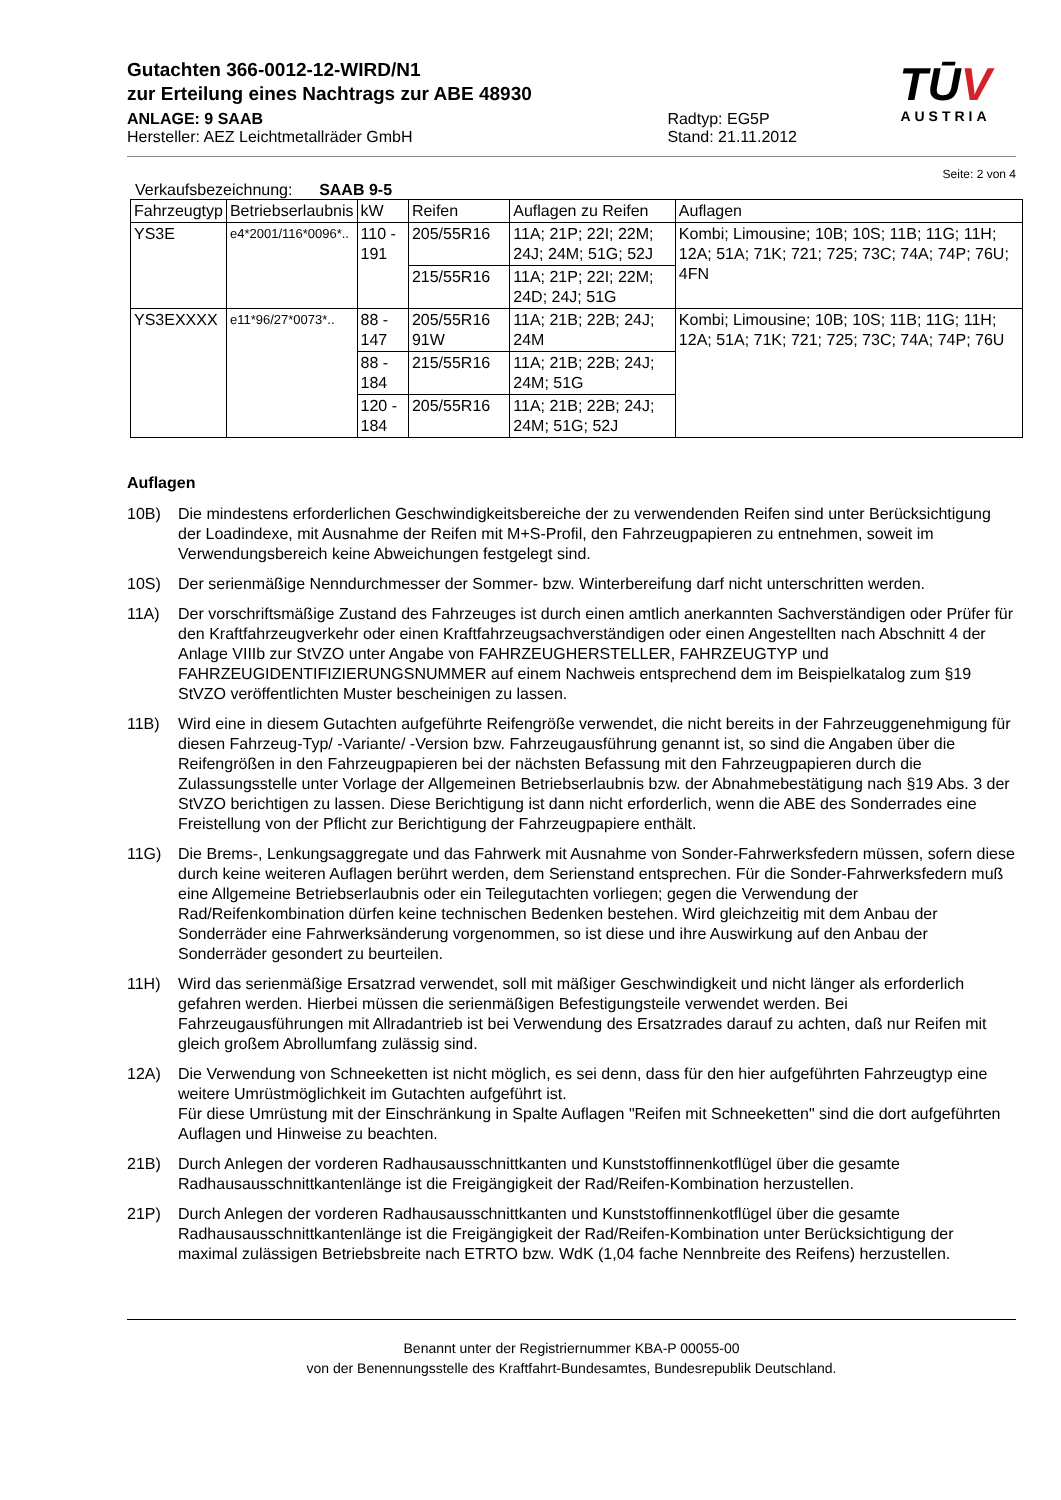TŪV
AUSTRIA
Gutachten 366-0012-12-WIRD/N1
zur Erteilung eines Nachtrags zur ABE 48930
ANLAGE: 9 SAAB
Hersteller: AEZ Leichtmetallräder GmbH
Radtyp: EG5P
Stand: 21.11.2012
Seite: 2 von 4
Verkaufsbezeichnung: SAAB 9-5
| Fahrzeugtyp | Betriebserlaubnis | kW | Reifen | Auflagen zu Reifen | Auflagen |
| --- | --- | --- | --- | --- | --- |
| YS3E | e4*2001/116*0096*.. | 110 - 191 | 205/55R16 | 11A; 21P; 22I; 22M; 24J; 24M; 51G; 52J | Kombi; Limousine; 10B; 10S; 11B; 11G; 11H; 12A; 51A; 71K; 721; 725; 73C; 74A; 74P; 76U; 4FN |
| | | | 215/55R16 | 11A; 21P; 22I; 22M; 24D; 24J; 51G | |
| YS3EXXXX | e11*96/27*0073*.. | 88 - 147 | 205/55R16 91W | 11A; 21B; 22B; 24J; 24M | Kombi; Limousine; 10B; 10S; 11B; 11G; 11H; 12A; 51A; 71K; 721; 725; 73C; 74A; 74P; 76U |
| | | 88 - 184 | 215/55R16 | 11A; 21B; 22B; 24J; 24M; 51G | |
| | | 120 - 184 | 205/55R16 | 11A; 21B; 22B; 24J; 24M; 51G; 52J | |
Auflagen
10B) Die mindestens erforderlichen Geschwindigkeitsbereiche der zu verwendenden Reifen sind unter Berücksichtigung der Loadindexe, mit Ausnahme der Reifen mit M+S-Profil, den Fahrzeugpapieren zu entnehmen, soweit im Verwendungsbereich keine Abweichungen festgelegt sind.
10S) Der serienmäßige Nenndurchmesser der Sommer- bzw. Winterbereifung darf nicht unterschritten werden.
11A) Der vorschriftsmäßige Zustand des Fahrzeuges ist durch einen amtlich anerkannten Sachverständigen oder Prüfer für den Kraftfahrzeugverkehr oder einen Kraftfahrzeugsachverständigen oder einen Angestellten nach Abschnitt 4 der Anlage VIIIb zur StVZO unter Angabe von FAHRZEUGHERSTELLER, FAHRZEUGTYP und FAHRZEUGIDENTIFIZIERUNGSNUMMER auf einem Nachweis entsprechend dem im Beispielkatalog zum §19 StVZO veröffentlichten Muster bescheinigen zu lassen.
11B) Wird eine in diesem Gutachten aufgeführte Reifengröße verwendet, die nicht bereits in der Fahrzeuggenehmigung für diesen Fahrzeug-Typ/ -Variante/ -Version bzw. Fahrzeugausführung genannt ist, so sind die Angaben über die Reifengrößen in den Fahrzeugpapieren bei der nächsten Befassung mit den Fahrzeugpapieren durch die Zulassungsstelle unter Vorlage der Allgemeinen Betriebserlaubnis bzw. der Abnahmebestätigung nach §19 Abs. 3 der StVZO berichtigen zu lassen. Diese Berichtigung ist dann nicht erforderlich, wenn die ABE des Sonderrades eine Freistellung von der Pflicht zur Berichtigung der Fahrzeugpapiere enthält.
11G) Die Brems-, Lenkungsaggregate und das Fahrwerk mit Ausnahme von Sonder-Fahrwerksfedern müssen, sofern diese durch keine weiteren Auflagen berührt werden, dem Serienstand entsprechen. Für die Sonder-Fahrwerksfedern muß eine Allgemeine Betriebserlaubnis oder ein Teilegutachten vorliegen; gegen die Verwendung der Rad/Reifenkombination dürfen keine technischen Bedenken bestehen. Wird gleichzeitig mit dem Anbau der Sonderräder eine Fahrwerksänderung vorgenommen, so ist diese und ihre Auswirkung auf den Anbau der Sonderräder gesondert zu beurteilen.
11H) Wird das serienmäßige Ersatzrad verwendet, soll mit mäßiger Geschwindigkeit und nicht länger als erforderlich gefahren werden. Hierbei müssen die serienmäßigen Befestigungsteile verwendet werden. Bei Fahrzeugausführungen mit Allradantrieb ist bei Verwendung des Ersatzrades darauf zu achten, daß nur Reifen mit gleich großem Abrollumfang zulässig sind.
12A) Die Verwendung von Schneeketten ist nicht möglich, es sei denn, dass für den hier aufgeführten Fahrzeugtyp eine weitere Umrüstmöglichkeit im Gutachten aufgeführt ist.
Für diese Umrüstung mit der Einschränkung in Spalte Auflagen "Reifen mit Schneeketten" sind die dort aufgeführten Auflagen und Hinweise zu beachten.
21B) Durch Anlegen der vorderen Radhausausschnittkanten und Kunststoffinnenkotflügel über die gesamte Radhausausschnittkantenlänge ist die Freigängigkeit der Rad/Reifen-Kombination herzustellen.
21P) Durch Anlegen der vorderen Radhausausschnittkanten und Kunststoffinnenkotflügel über die gesamte Radhausausschnittkantenlänge ist die Freigängigkeit der Rad/Reifen-Kombination unter Berücksichtigung der maximal zulässigen Betriebsbreite nach ETRTO bzw. WdK (1,04 fache Nennbreite des Reifens) herzustellen.
Benannt unter der Registriernummer KBA-P 00055-00
von der Benennungsstelle des Kraftfahrt-Bundesamtes, Bundesrepublik Deutschland.